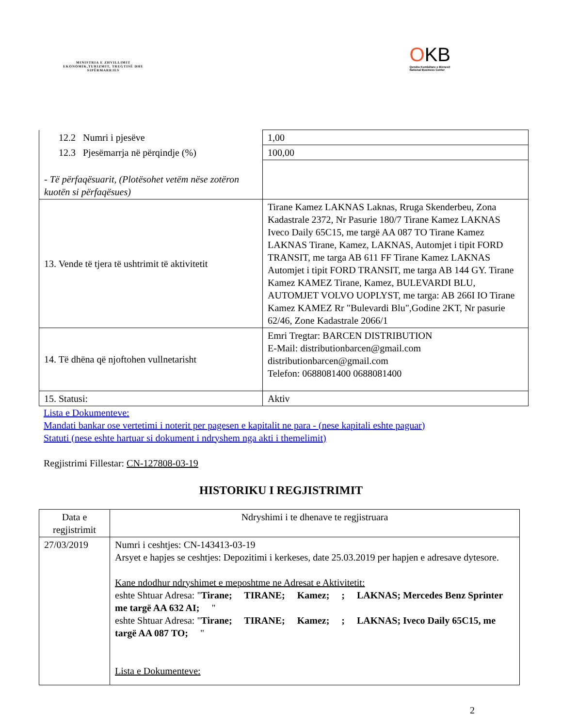MINISTRIA E ZHVILLIMIT EKONOMIK,TURIZMIT, TREGTISË DHE SIPËRMARRJES
OKB
Qendra Kombëtare e Biznesit
National Business Center
| 12.2 Numri i pjesëve | 1,00 |
| 12.3 Pjesëmarrja në përqindje (%) | 100,00 |
| - Të përfaqësuarit, (Plotësohet vetëm nëse zotëron kuotën si përfaqësues) | |
| 13. Vende të tjera të ushtrimit të aktivitetit | Tirane Kamez LAKNAS Laknas, Rruga Skenderbeu, Zona Kadastrale 2372, Nr Pasurie 180/7 Tirane Kamez LAKNAS Iveco Daily 65C15, me targë AA 087 TO Tirane Kamez LAKNAS Tirane, Kamez, LAKNAS, Automjet i tipit FORD TRANSIT, me targa AB 611 FF Tirane Kamez LAKNAS Automjet i tipit FORD TRANSIT, me targa AB 144 GY. Tirane Kamez KAMEZ Tirane, Kamez, BULEVARDI BLU, AUTOMJET VOLVO UOPLYST, me targa: AB 266I IO Tirane Kamez KAMEZ Rr "Bulevardi Blu",Godine 2KT, Nr pasurie 62/46, Zone Kadastrale 2066/1 |
| 14. Të dhëna që njoftohen vullnetarisht | Emri Tregtar: BARCEN DISTRIBUTION E-Mail: distributionbarcen@gmail.com distributionbarcen@gmail.com Telefon: 0688081400 0688081400 |
| 15. Statusi: | Aktiv |
Lista e Dokumenteve:
Mandati bankar ose vertetimi i noterit per pagesen e kapitalit ne para - (nese kapitali eshte paguar)
Statuti (nese eshte hartuar si dokument i ndryshem nga akti i themelimit)
Regjistrimi Fillestar: CN-127808-03-19
HISTORIKU I REGJISTRIMIT
| Data e regjistrimit | Ndryshimi i te dhenave te regjistruara |
| 27/03/2019 | Numri i ceshtjes: CN-143413-03-19 Arsyet e hapjes se ceshtjes: Depozitimi i kerkeses, date 25.03.2019 per hapjen e adresave dytesore. Kane ndodhur ndryshimet e meposhtme ne Adresat e Aktivitetit: eshte Shtuar Adresa: " Tirane; TIRANE; Kamez; ; LAKNAS; Mercedes Benz Sprinter me targë AA 632 AI; " eshte Shtuar Adresa: " Tirane; TIRANE; Kamez; ; LAKNAS; Iveco Daily 65C15, me targë AA 087 TO; " Lista e Dokumenteve: |
2